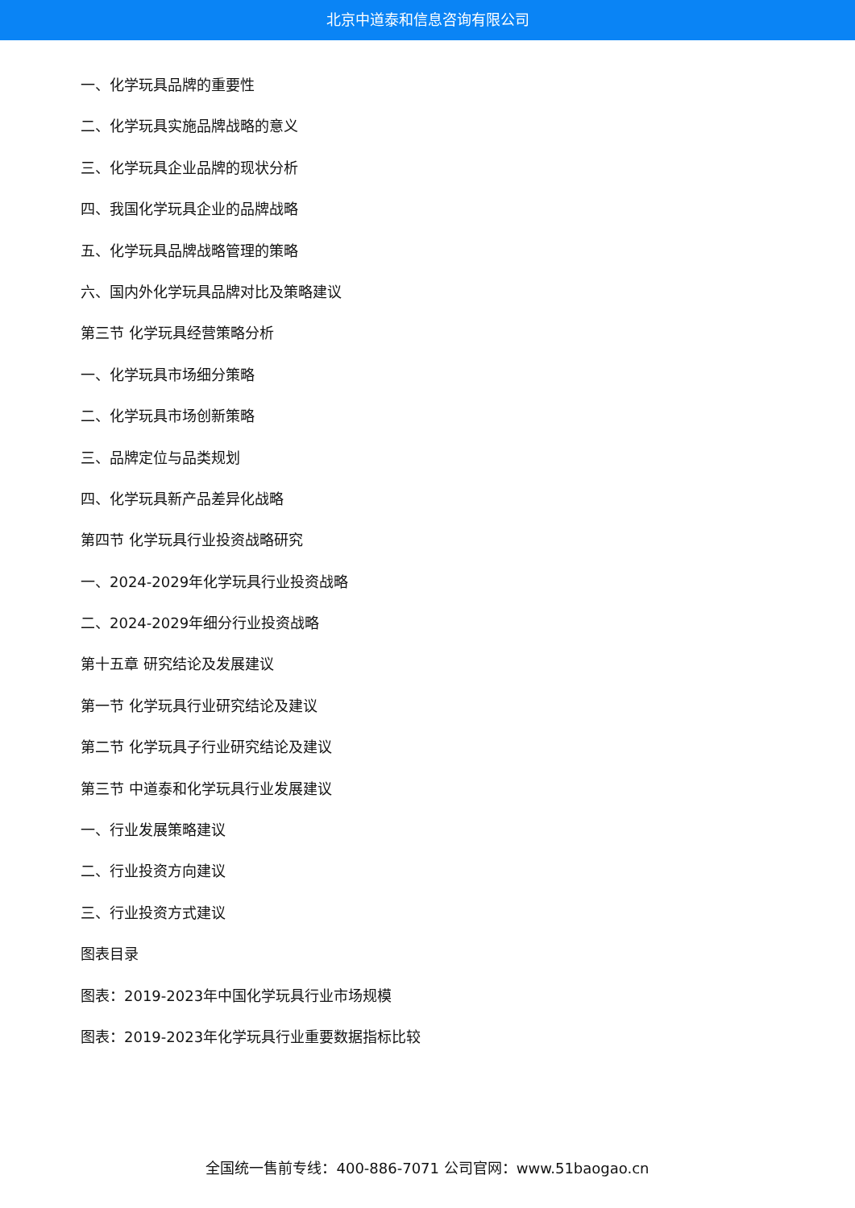北京中道泰和信息咨询有限公司
一、化学玩具品牌的重要性
二、化学玩具实施品牌战略的意义
三、化学玩具企业品牌的现状分析
四、我国化学玩具企业的品牌战略
五、化学玩具品牌战略管理的策略
六、国内外化学玩具品牌对比及策略建议
第三节 化学玩具经营策略分析
一、化学玩具市场细分策略
二、化学玩具市场创新策略
三、品牌定位与品类规划
四、化学玩具新产品差异化战略
第四节 化学玩具行业投资战略研究
一、2024-2029年化学玩具行业投资战略
二、2024-2029年细分行业投资战略
第十五章 研究结论及发展建议
第一节 化学玩具行业研究结论及建议
第二节 化学玩具子行业研究结论及建议
第三节 中道泰和化学玩具行业发展建议
一、行业发展策略建议
二、行业投资方向建议
三、行业投资方式建议
图表目录
图表：2019-2023年中国化学玩具行业市场规模
图表：2019-2023年化学玩具行业重要数据指标比较
全国统一售前专线：400-886-7071 公司官网：www.51baogao.cn